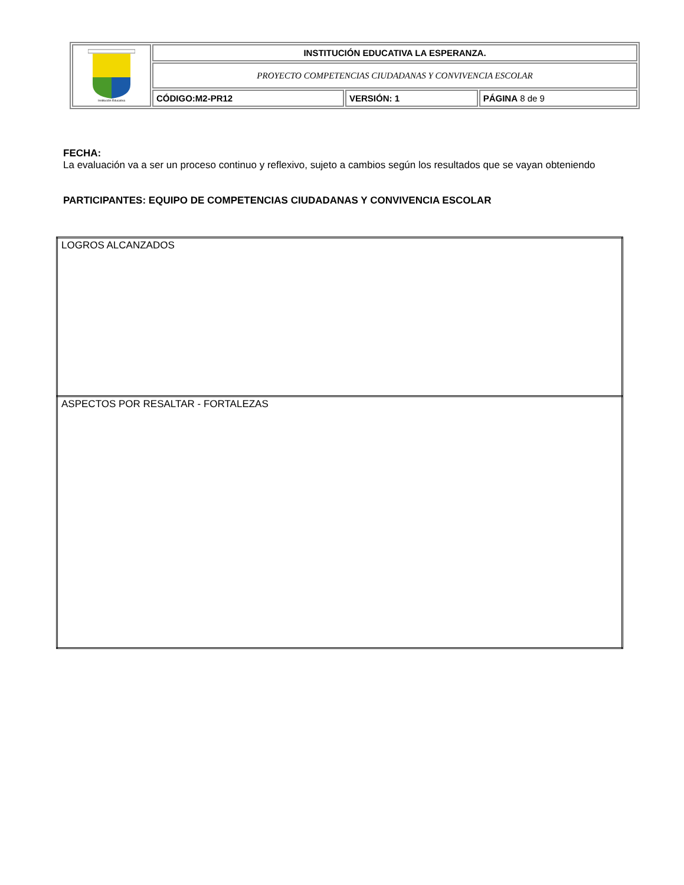| Institución Educativa | INSTITUCIÓN EDUCATIVA LA ESPERANZA. | | |
| | PROYECTO COMPETENCIAS CIUDADANAS Y CONVIVENCIA ESCOLAR | | |
| | CÓDIGO:M2-PR12 | VERSIÓN: 1 | PÁGINA 8 de 9 |
FECHA:
La evaluación va a ser un proceso continuo y reflexivo, sujeto a cambios según los resultados que se vayan obteniendo
PARTICIPANTES: EQUIPO DE COMPETENCIAS CIUDADANAS Y CONVIVENCIA ESCOLAR
| LOGROS ALCANZADOS |
| ASPECTOS POR RESALTAR - FORTALEZAS |